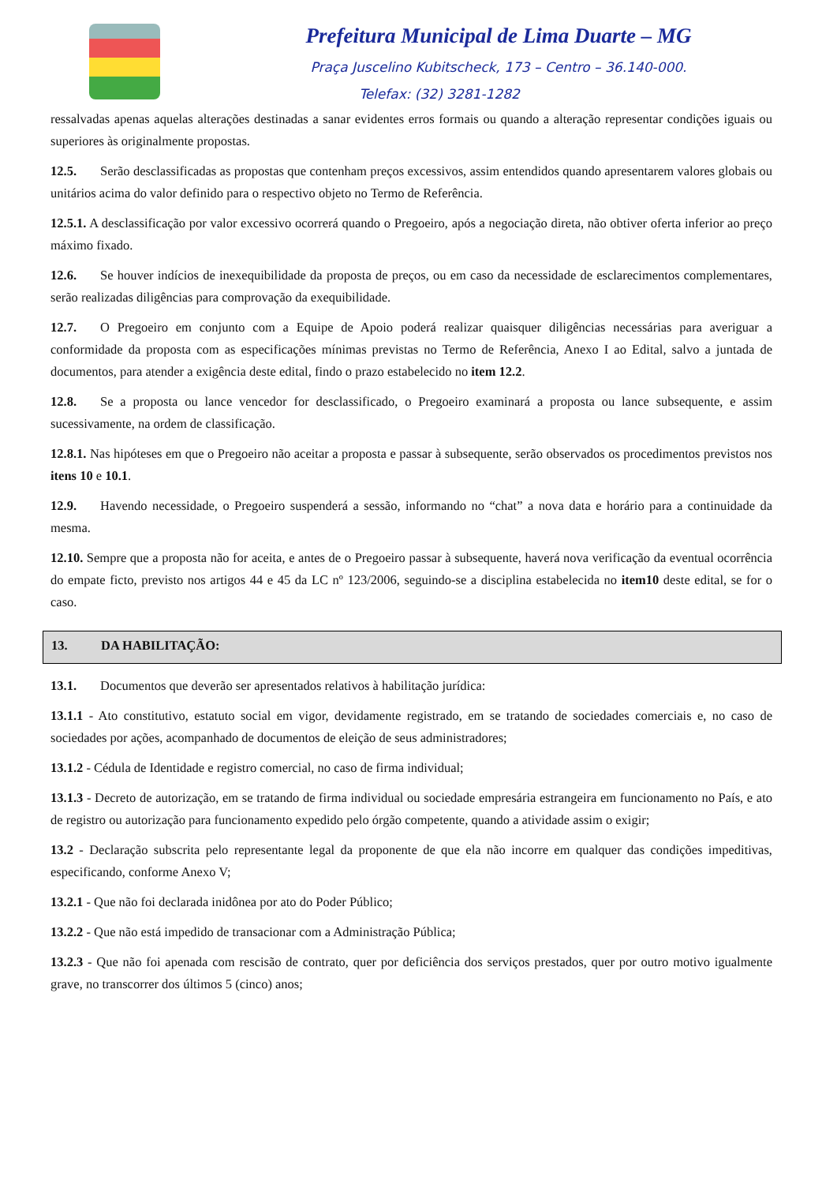Prefeitura Municipal de Lima Duarte – MG
Praça Juscelino Kubitscheck, 173 – Centro – 36.140-000.
Telefax: (32) 3281-1282
ressalvadas apenas aquelas alterações destinadas a sanar evidentes erros formais ou quando a alteração representar condições iguais ou superiores às originalmente propostas.
12.5. Serão desclassificadas as propostas que contenham preços excessivos, assim entendidos quando apresentarem valores globais ou unitários acima do valor definido para o respectivo objeto no Termo de Referência.
12.5.1. A desclassificação por valor excessivo ocorrerá quando o Pregoeiro, após a negociação direta, não obtiver oferta inferior ao preço máximo fixado.
12.6. Se houver indícios de inexequibilidade da proposta de preços, ou em caso da necessidade de esclarecimentos complementares, serão realizadas diligências para comprovação da exequibilidade.
12.7. O Pregoeiro em conjunto com a Equipe de Apoio poderá realizar quaisquer diligências necessárias para averiguar a conformidade da proposta com as especificações mínimas previstas no Termo de Referência, Anexo I ao Edital, salvo a juntada de documentos, para atender a exigência deste edital, findo o prazo estabelecido no item 12.2.
12.8. Se a proposta ou lance vencedor for desclassificado, o Pregoeiro examinará a proposta ou lance subsequente, e assim sucessivamente, na ordem de classificação.
12.8.1. Nas hipóteses em que o Pregoeiro não aceitar a proposta e passar à subsequente, serão observados os procedimentos previstos nos itens 10 e 10.1.
12.9. Havendo necessidade, o Pregoeiro suspenderá a sessão, informando no “chat” a nova data e horário para a continuidade da mesma.
12.10. Sempre que a proposta não for aceita, e antes de o Pregoeiro passar à subsequente, haverá nova verificação da eventual ocorrência do empate ficto, previsto nos artigos 44 e 45 da LC nº 123/2006, seguindo-se a disciplina estabelecida no item10 deste edital, se for o caso.
13. DA HABILITAÇÃO:
13.1. Documentos que deverão ser apresentados relativos à habilitação jurídica:
13.1.1 - Ato constitutivo, estatuto social em vigor, devidamente registrado, em se tratando de sociedades comerciais e, no caso de sociedades por ações, acompanhado de documentos de eleição de seus administradores;
13.1.2 - Cédula de Identidade e registro comercial, no caso de firma individual;
13.1.3 - Decreto de autorização, em se tratando de firma individual ou sociedade empresária estrangeira em funcionamento no País, e ato de registro ou autorização para funcionamento expedido pelo órgão competente, quando a atividade assim o exigir;
13.2 - Declaração subscrita pelo representante legal da proponente de que ela não incorre em qualquer das condições impeditivas, especificando, conforme Anexo V;
13.2.1 - Que não foi declarada inidônea por ato do Poder Público;
13.2.2 - Que não está impedido de transacionar com a Administração Pública;
13.2.3 - Que não foi apenada com rescisão de contrato, quer por deficiência dos serviços prestados, quer por outro motivo igualmente grave, no transcorrer dos últimos 5 (cinco) anos;